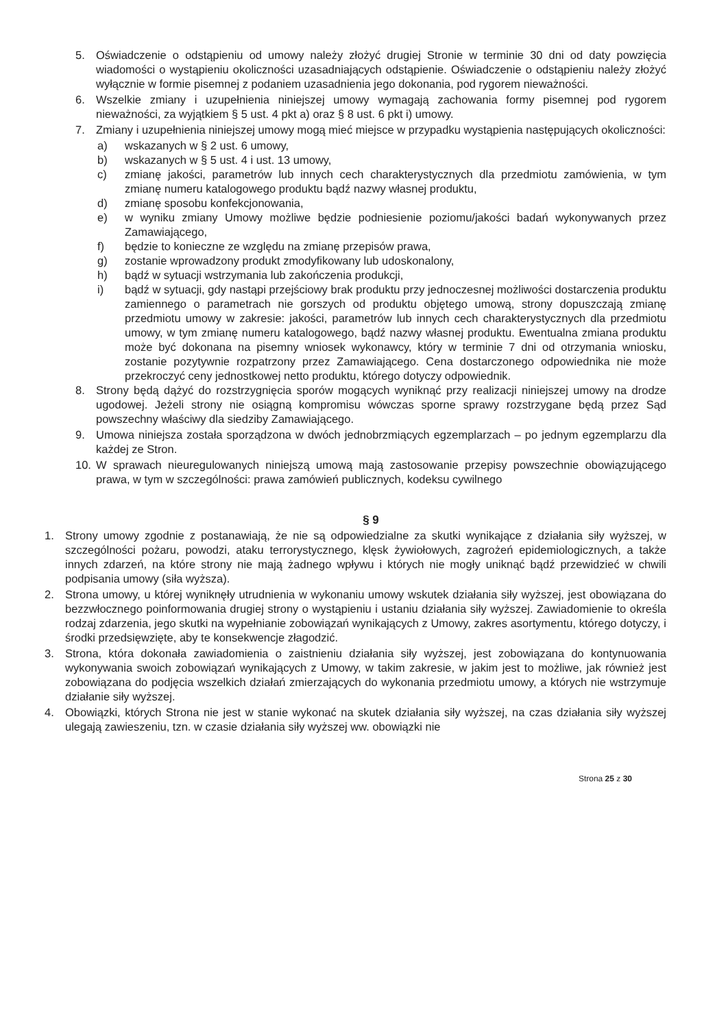5. Oświadczenie o odstąpieniu od umowy należy złożyć drugiej Stronie w terminie 30 dni od daty powzięcia wiadomości o wystąpieniu okoliczności uzasadniających odstąpienie. Oświadczenie o odstąpieniu należy złożyć wyłącznie w formie pisemnej z podaniem uzasadnienia jego dokonania, pod rygorem nieważności.
6. Wszelkie zmiany i uzupełnienia niniejszej umowy wymagają zachowania formy pisemnej pod rygorem nieważności, za wyjątkiem § 5 ust. 4 pkt a) oraz § 8 ust. 6 pkt i) umowy.
7. Zmiany i uzupełnienia niniejszej umowy mogą mieć miejsce w przypadku wystąpienia następujących okoliczności:
a) wskazanych w § 2 ust. 6 umowy,
b) wskazanych w § 5 ust. 4 i ust. 13 umowy,
c) zmianę jakości, parametrów lub innych cech charakterystycznych dla przedmiotu zamówienia, w tym zmianę numeru katalogowego produktu bądź nazwy własnej produktu,
d) zmianę sposobu konfekcjonowania,
e) w wyniku zmiany Umowy możliwe będzie podniesienie poziomu/jakości badań wykonywanych przez Zamawiającego,
f) będzie to konieczne ze względu na zmianę przepisów prawa,
g) zostanie wprowadzony produkt zmodyfikowany lub udoskonalony,
h) bądź w sytuacji wstrzymania lub zakończenia produkcji,
i) bądź w sytuacji, gdy nastąpi przejściowy brak produktu przy jednoczesnej możliwości dostarczenia produktu zamiennego o parametrach nie gorszych od produktu objętego umową, strony dopuszczają zmianę przedmiotu umowy w zakresie: jakości, parametrów lub innych cech charakterystycznych dla przedmiotu umowy, w tym zmianę numeru katalogowego, bądź nazwy własnej produktu. Ewentualna zmiana produktu może być dokonana na pisemny wniosek wykonawcy, który w terminie 7 dni od otrzymania wniosku, zostanie pozytywnie rozpatrzony przez Zamawiającego. Cena dostarczonego odpowiednika nie może przekroczyć ceny jednostkowej netto produktu, którego dotyczy odpowiednik.
8. Strony będą dążyć do rozstrzygnięcia sporów mogących wyniknąć przy realizacji niniejszej umowy na drodze ugodowej. Jeżeli strony nie osiągną kompromisu wówczas sporne sprawy rozstrzygane będą przez Sąd powszechny właściwy dla siedziby Zamawiającego.
9. Umowa niniejsza została sporządzona w dwóch jednobrzmiących egzemplarzach – po jednym egzemplarzu dla każdej ze Stron.
10. W sprawach nieuregulowanych niniejszą umową mają zastosowanie przepisy powszechnie obowiązującego prawa, w tym w szczególności: prawa zamówień publicznych, kodeksu cywilnego
§ 9
1. Strony umowy zgodnie z postanawiają, że nie są odpowiedzialne za skutki wynikające z działania siły wyższej, w szczególności pożaru, powodzi, ataku terrorystycznego, klęsk żywiołowych, zagrożeń epidemiologicznych, a także innych zdarzeń, na które strony nie mają żadnego wpływu i których nie mogły uniknąć bądź przewidzieć w chwili podpisania umowy (siła wyższa).
2. Strona umowy, u której wyniknęły utrudnienia w wykonaniu umowy wskutek działania siły wyższej, jest obowiązana do bezzwłocznego poinformowania drugiej strony o wystąpieniu i ustaniu działania siły wyższej. Zawiadomienie to określa rodzaj zdarzenia, jego skutki na wypełnianie zobowiązań wynikających z Umowy, zakres asortymentu, którego dotyczy, i środki przedsięwzięte, aby te konsekwencje złagodzić.
3. Strona, która dokonała zawiadomienia o zaistnieniu działania siły wyższej, jest zobowiązana do kontynuowania wykonywania swoich zobowiązań wynikających z Umowy, w takim zakresie, w jakim jest to możliwe, jak również jest zobowiązana do podjęcia wszelkich działań zmierzających do wykonania przedmiotu umowy, a których nie wstrzymuje działanie siły wyższej.
4. Obowiązki, których Strona nie jest w stanie wykonać na skutek działania siły wyższej, na czas działania siły wyższej ulegają zawieszeniu, tzn. w czasie działania siły wyższej ww. obowiązki nie
Strona 25 z 30